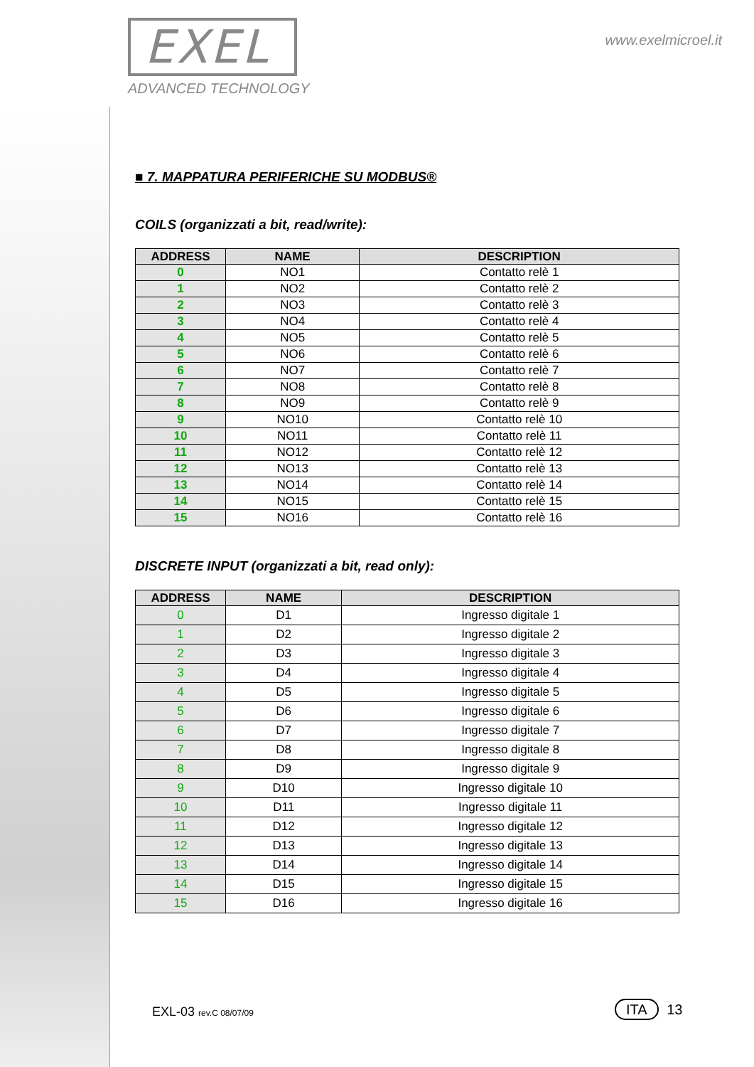EXEL
ADVANCED TECHNOLOGY
www.exelmicroel.it
■ 7. MAPPATURA PERIFERICHE SU MODBUS®
COILS (organizzati a bit, read/write):
| ADDRESS | NAME | DESCRIPTION |
| --- | --- | --- |
| 0 | NO1 | Contatto relè 1 |
| 1 | NO2 | Contatto relè 2 |
| 2 | NO3 | Contatto relè 3 |
| 3 | NO4 | Contatto relè 4 |
| 4 | NO5 | Contatto relè 5 |
| 5 | NO6 | Contatto relè 6 |
| 6 | NO7 | Contatto relè 7 |
| 7 | NO8 | Contatto relè 8 |
| 8 | NO9 | Contatto relè 9 |
| 9 | NO10 | Contatto relè 10 |
| 10 | NO11 | Contatto relè 11 |
| 11 | NO12 | Contatto relè 12 |
| 12 | NO13 | Contatto relè 13 |
| 13 | NO14 | Contatto relè 14 |
| 14 | NO15 | Contatto relè 15 |
| 15 | NO16 | Contatto relè 16 |
DISCRETE INPUT (organizzati a bit, read only):
| ADDRESS | NAME | DESCRIPTION |
| --- | --- | --- |
| 0 | D1 | Ingresso digitale 1 |
| 1 | D2 | Ingresso digitale 2 |
| 2 | D3 | Ingresso digitale 3 |
| 3 | D4 | Ingresso digitale 4 |
| 4 | D5 | Ingresso digitale 5 |
| 5 | D6 | Ingresso digitale 6 |
| 6 | D7 | Ingresso digitale 7 |
| 7 | D8 | Ingresso digitale 8 |
| 8 | D9 | Ingresso digitale 9 |
| 9 | D10 | Ingresso digitale 10 |
| 10 | D11 | Ingresso digitale 11 |
| 11 | D12 | Ingresso digitale 12 |
| 12 | D13 | Ingresso digitale 13 |
| 13 | D14 | Ingresso digitale 14 |
| 14 | D15 | Ingresso digitale 15 |
| 15 | D16 | Ingresso digitale 16 |
EXL-03 rev.C 08/07/09 ITA 13